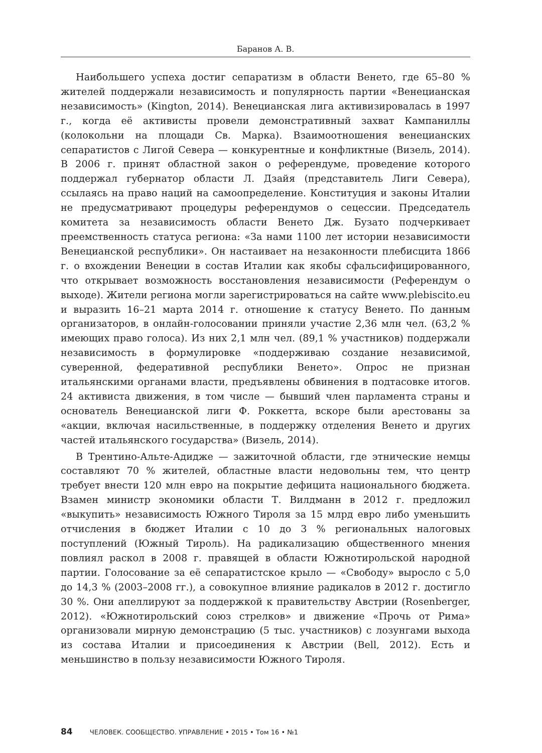Баранов А. В.
Наибольшего успеха достиг сепаратизм в области Венето, где 65–80 % жителей поддержали независимость и популярность партии «Венецианская независимость» (Kington, 2014). Венецианская лига активизировалась в 1997 г., когда её активисты провели демонстративный захват Кампаниллы (колокольни на площади Св. Марка). Взаимоотношения венецианских сепаратистов с Лигой Севера — конкурентные и конфликтные (Визель, 2014). В 2006 г. принят областной закон о референдуме, проведение которого поддержал губернатор области Л. Дзайя (представитель Лиги Севера), ссылаясь на право наций на самоопределение. Конституция и законы Италии не предусматривают процедуры референдумов о сецессии. Председатель комитета за независимость области Венето Дж. Бузато подчеркивает преемственность статуса региона: «За нами 1100 лет истории независимости Венецианской республики». Он настаивает на незаконности плебисцита 1866 г. о вхождении Венеции в состав Италии как якобы сфальсифицированного, что открывает возможность восстановления независимости (Референдум о выходе). Жители региона могли зарегистрироваться на сайте www.plebiscito.eu и выразить 16–21 марта 2014 г. отношение к статусу Венето. По данным организаторов, в онлайн-голосовании приняли участие 2,36 млн чел. (63,2 % имеющих право голоса). Из них 2,1 млн чел. (89,1 % участников) поддержали независимость в формулировке «поддерживаю создание независимой, суверенной, федеративной республики Венето». Опрос не признан итальянскими органами власти, предъявлены обвинения в подтасовке итогов. 24 активиста движения, в том числе — бывший член парламента страны и основатель Венецианской лиги Ф. Роккетта, вскоре были арестованы за «акции, включая насильственные, в поддержку отделения Венето и других частей итальянского государства» (Визель, 2014).
В Трентино-Альте-Адидже — зажиточной области, где этнические немцы составляют 70 % жителей, областные власти недовольны тем, что центр требует внести 120 млн евро на покрытие дефицита национального бюджета. Взамен министр экономики области Т. Вилдманн в 2012 г. предложил «выкупить» независимость Южного Тироля за 15 млрд евро либо уменьшить отчисления в бюджет Италии с 10 до 3 % региональных налоговых поступлений (Южный Тироль). На радикализацию общественного мнения повлиял раскол в 2008 г. правящей в области Южнотирольской народной партии. Голосование за её сепаратистское крыло — «Свободу» выросло с 5,0 до 14,3 % (2003–2008 гг.), а совокупное влияние радикалов в 2012 г. достигло 30 %. Они апеллируют за поддержкой к правительству Австрии (Rosenberger, 2012). «Южнотирольский союз стрелков» и движение «Прочь от Рима» организовали мирную демонстрацию (5 тыс. участников) с лозунгами выхода из состава Италии и присоединения к Австрии (Bell, 2012). Есть и меньшинство в пользу независимости Южного Тироля.
84 ЧЕЛОВЕК. СООБЩЕСТВО. УПРАВЛЕНИЕ • 2015 • Том 16 • №1